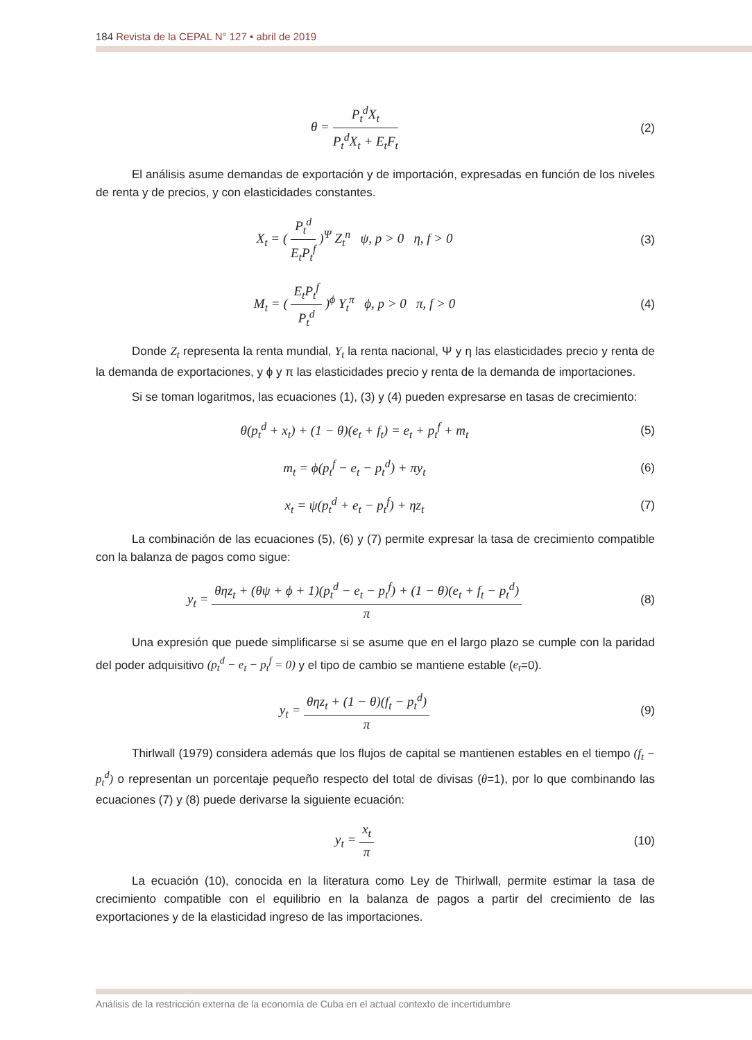184 Revista de la CEPAL N° 127 • abril de 2019
θ = P<sub>t</sub><sup>d</sup>X<sub>t</sub> P<sub>t</sub><sup>d</sup>X<sub>t</sub> + E<sub>t</sub>F<sub>t</sub> (2)
El análisis asume demandas de exportación y de importación, expresadas en función de los niveles de renta y de precios, y con elasticidades constantes.
X<sub>t</sub> = ( P<sub>t</sub><sup>d</sup> E<sub>t</sub>P<sub>t</sub><sup>f</sup> )<sup>Ψ</sup> Z<sub>t</sub><sup>n</sup> ψ, p > 0 η, f > 0
(3)
M<sub>t</sub> = ( E<sub>t</sub>P<sub>t</sub><sup>f</sup> P<sub>t</sub><sup>d</sup> )<sup>ϕ</sup> Y<sub>t</sub><sup>π</sup> ϕ, p > 0 π, f > 0
(4)
Donde Z<sub>t</sub> representa la renta mundial, Y<sub>t</sub> la renta nacional, Ψ y η las elasticidades precio y renta de la demanda de exportaciones, y ϕ y π las elasticidades precio y renta de la demanda de importaciones.
Si se toman logaritmos, las ecuaciones (1), (3) y (4) pueden expresarse en tasas de crecimiento:
θ(p<sub>t</sub><sup>d</sup> + x<sub>t</sub>) + (1 − θ)(e<sub>t</sub> + f<sub>t</sub>) = e<sub>t</sub> + p<sub>t</sub><sup>f</sup> + m<sub>t</sub>
(5)
m<sub>t</sub> = ϕ(p<sub>t</sub><sup>f</sup> − e<sub>t</sub> − p<sub>t</sub><sup>d</sup>) + πy<sub>t</sub> (6)
x<sub>t</sub> = ψ(p<sub>t</sub><sup>d</sup> + e<sub>t</sub> − p<sub>t</sub><sup>f</sup>) + ηz<sub>t</sub> (7)
La combinación de las ecuaciones (5), (6) y (7) permite expresar la tasa de crecimiento compatible con la balanza de pagos como sigue:
y<sub>t</sub> = θηz<sub>t</sub> + (θψ + ϕ + 1)(p<sub>t</sub><sup>d</sup> − e<sub>t</sub> − p<sub>t</sub><sup>f</sup>) + (1 − θ)(e<sub>t</sub> + f<sub>t</sub> − p<sub>t</sub><sup>d</sup>) π
(8)
Una expresión que puede simplificarse si se asume que en el largo plazo se cumple con la paridad del poder adquisitivo (p<sub>t</sub><sup>d</sup> − e<sub>t</sub> − p<sub>t</sub><sup>f</sup> = 0) y el tipo de cambio se mantiene estable (e<sub>t</sub>=0).
y<sub>t</sub> = θηz<sub>t</sub> + (1 − θ)(f<sub>t</sub> − p<sub>t</sub><sup>d</sup>) π
(9)
Thirlwall (1979) considera además que los flujos de capital se mantienen estables en el tiempo (f<sub>t</sub> − p<sub>t</sub><sup>d</sup>) o representan un porcentaje pequeño respecto del total de divisas (θ=1), por lo que combinando las ecuaciones (7) y (8) puede derivarse la siguiente ecuación:
y<sub>t</sub> = x<sub>t</sub> π (10)
La ecuación (10), conocida en la literatura como Ley de Thirlwall, permite estimar la tasa de crecimiento compatible con el equilibrio en la balanza de pagos a partir del crecimiento de las exportaciones y de la elasticidad ingreso de las importaciones.
Análisis de la restricción externa de la economía de Cuba en el actual contexto de incertidumbre